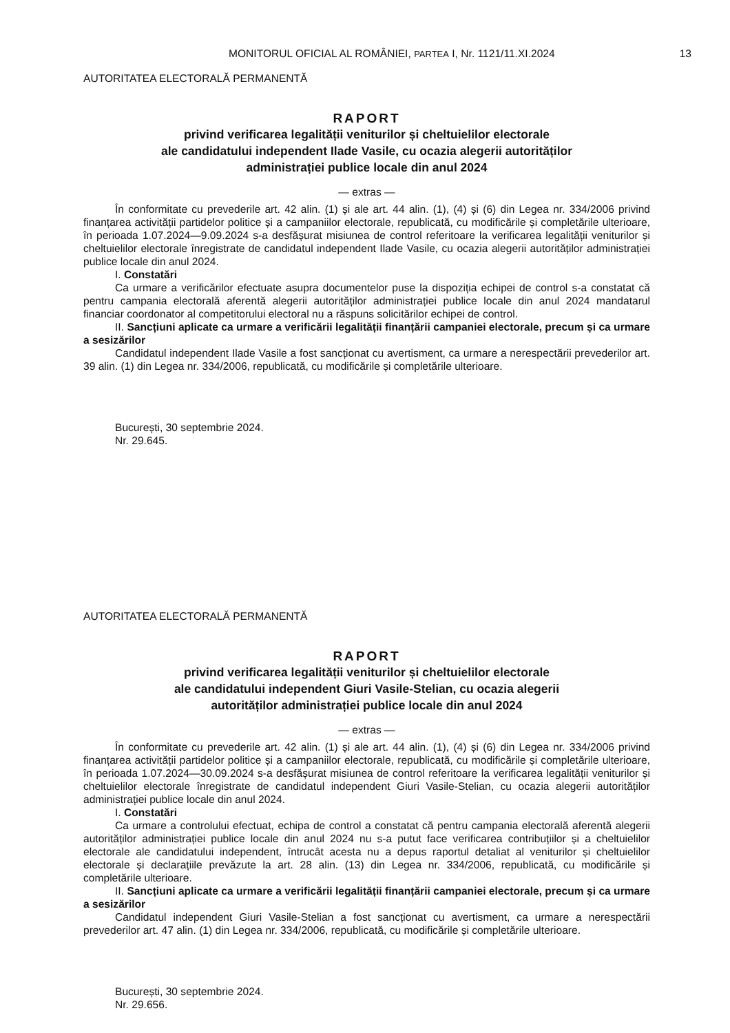MONITORUL OFICIAL AL ROMÂNIEI, PARTEA I, Nr. 1121/11.XI.2024
13
AUTORITATEA ELECTORALĂ PERMANENTĂ
RAPORT
privind verificarea legalității veniturilor și cheltuielilor electorale
ale candidatului independent Ilade Vasile, cu ocazia alegerii autorităților
administrației publice locale din anul 2024
— extras —
În conformitate cu prevederile art. 42 alin. (1) și ale art. 44 alin. (1), (4) și (6) din Legea nr. 334/2006 privind finanțarea activității partidelor politice și a campaniilor electorale, republicată, cu modificările și completările ulterioare, în perioada 1.07.2024—9.09.2024 s-a desfășurat misiunea de control referitoare la verificarea legalității veniturilor și cheltuielilor electorale înregistrate de candidatul independent Ilade Vasile, cu ocazia alegerii autorităților administrației publice locale din anul 2024.
I. Constatări
Ca urmare a verificărilor efectuate asupra documentelor puse la dispoziția echipei de control s-a constatat că pentru campania electorală aferentă alegerii autorităților administrației publice locale din anul 2024 mandatarul financiar coordonator al competitorului electoral nu a răspuns solicitărilor echipei de control.
II. Sancțiuni aplicate ca urmare a verificării legalității finanțării campaniei electorale, precum și ca urmare a sesizărilor
Candidatul independent Ilade Vasile a fost sancționat cu avertisment, ca urmare a nerespectării prevederilor art. 39 alin. (1) din Legea nr. 334/2006, republicată, cu modificările și completările ulterioare.
București, 30 septembrie 2024.
Nr. 29.645.
AUTORITATEA ELECTORALĂ PERMANENTĂ
RAPORT
privind verificarea legalității veniturilor și cheltuielilor electorale
ale candidatului independent Giuri Vasile-Stelian, cu ocazia alegerii
autorităților administrației publice locale din anul 2024
— extras —
În conformitate cu prevederile art. 42 alin. (1) și ale art. 44 alin. (1), (4) și (6) din Legea nr. 334/2006 privind finanțarea activității partidelor politice și a campaniilor electorale, republicată, cu modificările și completările ulterioare, în perioada 1.07.2024—30.09.2024 s-a desfășurat misiunea de control referitoare la verificarea legalității veniturilor și cheltuielilor electorale înregistrate de candidatul independent Giuri Vasile-Stelian, cu ocazia alegerii autorităților administrației publice locale din anul 2024.
I. Constatări
Ca urmare a controlului efectuat, echipa de control a constatat că pentru campania electorală aferentă alegerii autorităților administrației publice locale din anul 2024 nu s-a putut face verificarea contribuțiilor și a cheltuielilor electorale ale candidatului independent, întrucât acesta nu a depus raportul detaliat al veniturilor și cheltuielilor electorale și declarațiile prevăzute la art. 28 alin. (13) din Legea nr. 334/2006, republicată, cu modificările și completările ulterioare.
II. Sancțiuni aplicate ca urmare a verificării legalității finanțării campaniei electorale, precum și ca urmare a sesizărilor
Candidatul independent Giuri Vasile-Stelian a fost sancționat cu avertisment, ca urmare a nerespectării prevederilor art. 47 alin. (1) din Legea nr. 334/2006, republicată, cu modificările și completările ulterioare.
București, 30 septembrie 2024.
Nr. 29.656.